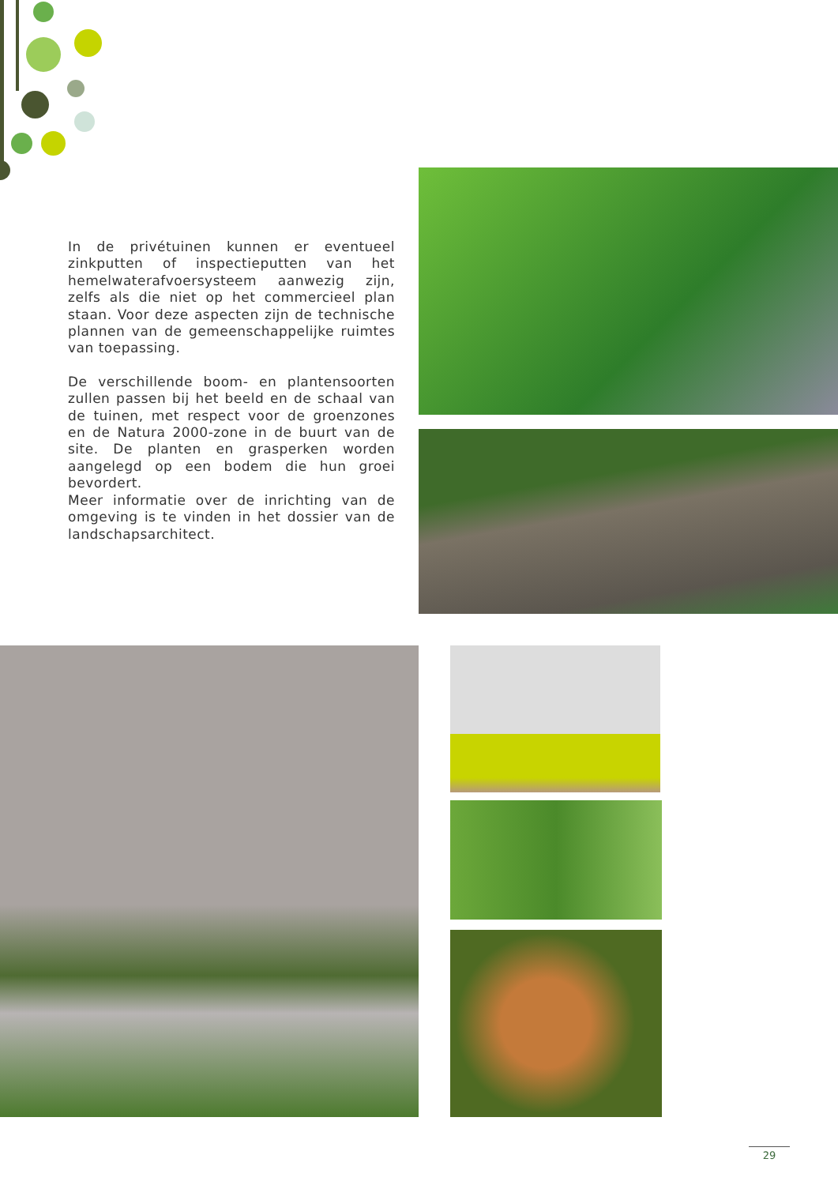In de privétuinen kunnen er eventueel zinkputten of inspectieputten van het hemelwaterafvoersysteem aanwezig zijn, zelfs als die niet op het commercieel plan staan. Voor deze aspecten zijn de technische plannen van de gemeenschappelijke ruimtes van toepassing.
De verschillende boom- en plantensoorten zullen passen bij het beeld en de schaal van de tuinen, met respect voor de groenzones en de Natura 2000-zone in de buurt van de site. De planten en grasperken worden aangelegd op een bodem die hun groei bevordert.
Meer informatie over de inrichting van de omgeving is te vinden in het dossier van de landschapsarchitect.
29